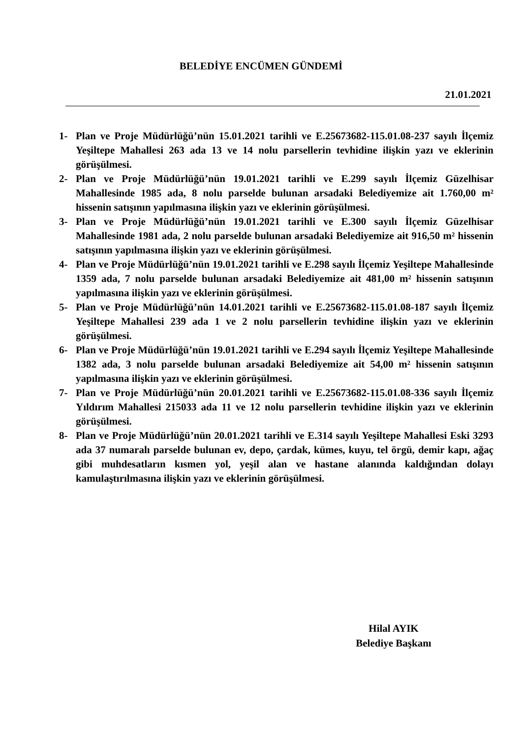BELEDİYE ENCÜMEN GÜNDEMİ
21.01.2021
1- Plan ve Proje Müdürlüğü’nün 15.01.2021 tarihli ve E.25673682-115.01.08-237 sayılı İlçemiz Yeşiltepe Mahallesi 263 ada 13 ve 14 nolu parsellerin tevhidine ilişkin yazı ve eklerinin görüşülmesi.
2- Plan ve Proje Müdürlüğü’nün 19.01.2021 tarihli ve E.299 sayılı İlçemiz Güzelhisar Mahallesinde 1985 ada, 8 nolu parselde bulunan arsadaki Belediyemize ait 1.760,00 m² hissenin satışının yapılmasına ilişkin yazı ve eklerinin görüşülmesi.
3- Plan ve Proje Müdürlüğü’nün 19.01.2021 tarihli ve E.300 sayılı İlçemiz Güzelhisar Mahallesinde 1981 ada, 2 nolu parselde bulunan arsadaki Belediyemize ait 916,50 m² hissenin satışının yapılmasına ilişkin yazı ve eklerinin görüşülmesi.
4- Plan ve Proje Müdürlüğü’nün 19.01.2021 tarihli ve E.298 sayılı İlçemiz Yeşiltepe Mahallesinde 1359 ada, 7 nolu parselde bulunan arsadaki Belediyemize ait 481,00 m² hissenin satışının yapılmasına ilişkin yazı ve eklerinin görüşülmesi.
5- Plan ve Proje Müdürlüğü’nün 14.01.2021 tarihli ve E.25673682-115.01.08-187 sayılı İlçemiz Yeşiltepe Mahallesi 239 ada 1 ve 2 nolu parsellerin tevhidine ilişkin yazı ve eklerinin görüşülmesi.
6- Plan ve Proje Müdürlüğü’nün 19.01.2021 tarihli ve E.294 sayılı İlçemiz Yeşiltepe Mahallesinde 1382 ada, 3 nolu parselde bulunan arsadaki Belediyemize ait 54,00 m² hissenin satışının yapılmasına ilişkin yazı ve eklerinin görüşülmesi.
7- Plan ve Proje Müdürlüğü’nün 20.01.2021 tarihli ve E.25673682-115.01.08-336 sayılı İlçemiz Yıldırım Mahallesi 215033 ada 11 ve 12 nolu parsellerin tevhidine ilişkin yazı ve eklerinin görüşülmesi.
8- Plan ve Proje Müdürlüğü’nün 20.01.2021 tarihli ve E.314 sayılı Yeşiltepe Mahallesi Eski 3293 ada 37 numaralı parselde bulunan ev, depo, çardak, kümes, kuyu, tel örgü, demir kapı, ağaç gibi muhdesatların kısmen yol, yeşil alan ve hastane alanında kaldığından dolayı kamulaştırılmasına ilişkin yazı ve eklerinin görüşülmesi.
Hilal AYIK
Belediye Başkanı